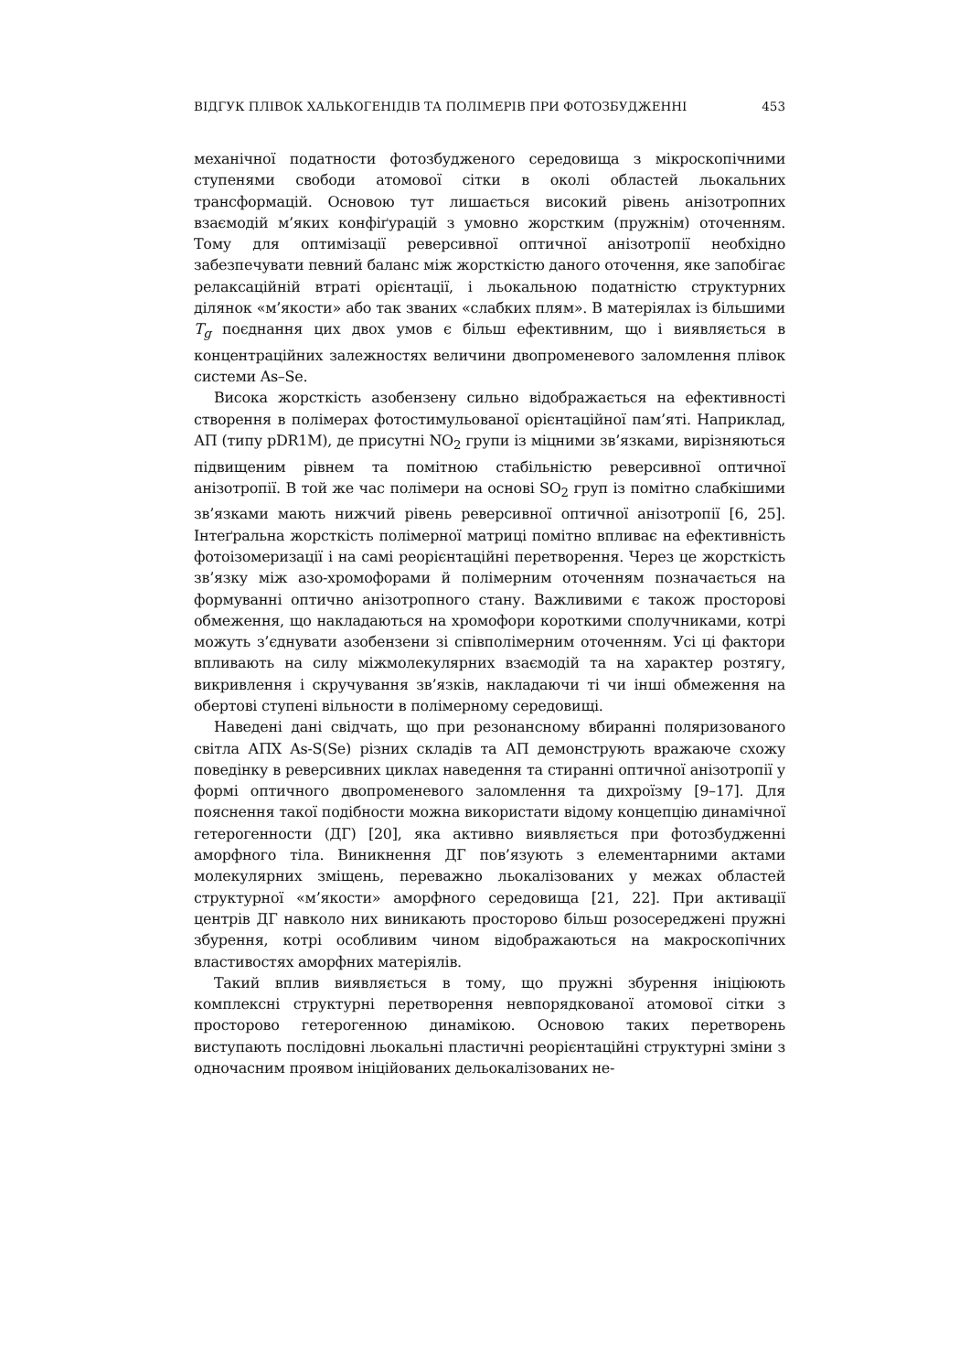ВІДГУК ПЛІВОК ХАЛЬКОГЕНІДІВ ТА ПОЛІМЕРІВ ПРИ ФОТОЗБУДЖЕННІ 453
механічної податности фотозбудженого середовища з мікроскопічними ступенями свободи атомової сітки в околі областей льокальних трансформацій. Основою тут лишається високий рівень анізотропних взаємодій м’яких конфіґурацій з умовно жорстким (пружнім) оточенням. Тому для оптимізації реверсивної оптичної анізотропії необхідно забезпечувати певний баланс між жорсткістю даного оточення, яке запобігає релаксаційній втраті орієнтації, і льокальною податністю структурних ділянок «м’якости» або так званих «слабких плям». В матеріялах із більшими T<sub>g</sub> поєднання цих двох умов є більш ефективним, що і виявляється в концентраційних залежностях величини двопроменевого заломлення плівок системи As–Se.
Висока жорсткість азобензену сильно відображається на ефективності створення в полімерах фотостимульованої орієнтаційної пам’яті. Наприклад, АП (типу pDR1M), де присутні NO<sub>2</sub> групи із міцними зв’язками, вирізняються підвищеним рівнем та помітною стабільністю реверсивної оптичної анізотропії. В той же час полімери на основі SO<sub>2</sub> груп із помітно слабкішими зв’язками мають нижчий рівень реверсивної оптичної анізотропії [6, 25]. Інтеґральна жорсткість полімерної матриці помітно впливає на ефективність фотоізомеризації і на самі реорієнтаційні перетворення. Через це жорсткість зв’язку між азо-хромофорами й полімерним оточенням позначається на формуванні оптично анізотропного стану. Важливими є також просторові обмеження, що накладаються на хромофори короткими сполучниками, котрі можуть з’єднувати азобензени зі співполімерним оточенням. Усі ці фактори впливають на силу міжмолекулярних взаємодій та на характер розтягу, викривлення і скручування зв’язків, накладаючи ті чи інші обмеження на обертові ступені вільности в полімерному середовищі.
Наведені дані свідчать, що при резонансному вбиранні поляризованого світла АПХ As-S(Se) різних складів та АП демонструють вражаюче схожу поведінку в реверсивних циклах наведення та стиранні оптичної анізотропії у формі оптичного двопроменевого заломлення та дихроїзму [9–17]. Для пояснення такої подібности можна використати відому концепцію динамічної гетерогенности (ДГ) [20], яка активно виявляється при фотозбудженні аморфного тіла. Виникнення ДГ пов’язують з елементарними актами молекулярних зміщень, переважно льокалізованих у межах областей структурної «м’якости» аморфного середовища [21, 22]. При активації центрів ДГ навколо них виникають просторово більш розосереджені пружні збурення, котрі особливим чином відображаються на макроскопічних властивостях аморфних матеріялів.
Такий вплив виявляється в тому, що пружні збурення ініціюють комплексні структурні перетворення невпорядкованої атомової сітки з просторово гетерогенною динамікою. Основою таких перетворень виступають послідовні льокальні пластичні реорієнтаційні структурні зміни з одночасним проявом ініційованих дельокалізованих не-